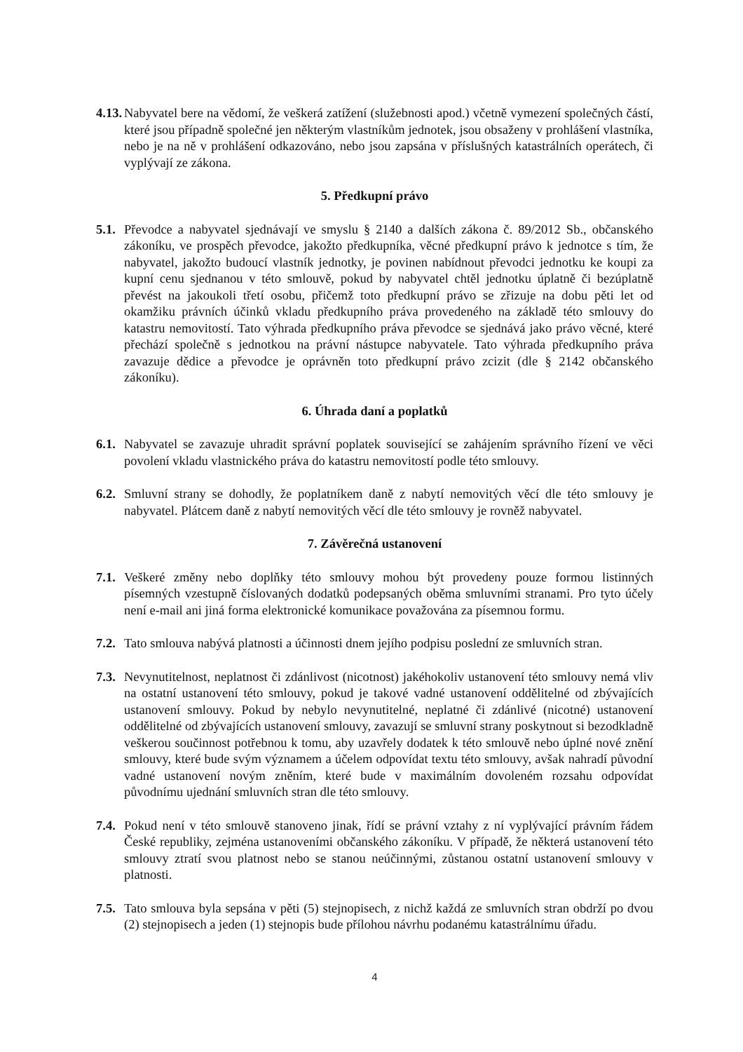4.13.
Nabyvatel bere na vědomí, že veškerá zatížení (služebnosti apod.) včetně vymezení společných částí, které jsou případně společné jen některým vlastníkům jednotek, jsou obsaženy v prohlášení vlastníka, nebo je na ně v prohlášení odkazováno, nebo jsou zapsána v příslušných katastrálních operátech, či vyplývají ze zákona.
5. Předkupní právo
5.1.
Převodce a nabyvatel sjednávají ve smyslu § 2140 a dalších zákona č. 89/2012 Sb., občanského zákoníku, ve prospěch převodce, jakožto předkupníka, věcné předkupní právo k jednotce s tím, že nabyvatel, jakožto budoucí vlastník jednotky, je povinen nabídnout převodci jednotku ke koupi za kupní cenu sjednanou v této smlouvě, pokud by nabyvatel chtěl jednotku úplatně či bezúplatně převést na jakoukoli třetí osobu, přičemž toto předkupní právo se zřizuje na dobu pěti let od okamžiku právních účinků vkladu předkupního práva provedeného na základě této smlouvy do katastru nemovitostí. Tato výhrada předkupního práva převodce se sjednává jako právo věcné, které přechází společně s jednotkou na právní nástupce nabyvatele. Tato výhrada předkupního práva zavazuje dědice a převodce je oprávněn toto předkupní právo zcizit (dle § 2142 občanského zákoníku).
6. Úhrada daní a poplatků
6.1.
Nabyvatel se zavazuje uhradit správní poplatek související se zahájením správního řízení ve věci povolení vkladu vlastnického práva do katastru nemovitostí podle této smlouvy.
6.2.
Smluvní strany se dohodly, že poplatníkem daně z nabytí nemovitých věcí dle této smlouvy je nabyvatel. Plátcem daně z nabytí nemovitých věcí dle této smlouvy je rovněž nabyvatel.
7. Závěrečná ustanovení
7.1.
Veškeré změny nebo doplňky této smlouvy mohou být provedeny pouze formou listinných písemných vzestupně číslovaných dodatků podepsaných oběma smluvními stranami. Pro tyto účely není e-mail ani jiná forma elektronické komunikace považována za písemnou formu.
7.2.
Tato smlouva nabývá platnosti a účinnosti dnem jejího podpisu poslední ze smluvních stran.
7.3.
Nevynutitelnost, neplatnost či zdánlivost (nicotnost) jakéhokoliv ustanovení této smlouvy nemá vliv na ostatní ustanovení této smlouvy, pokud je takové vadné ustanovení oddělitelné od zbývajících ustanovení smlouvy. Pokud by nebylo nevynutitelné, neplatné či zdánlivé (nicotné) ustanovení oddělitelné od zbývajících ustanovení smlouvy, zavazují se smluvní strany poskytnout si bezodkladně veškerou součinnost potřebnou k tomu, aby uzavřely dodatek k této smlouvě nebo úplné nové znění smlouvy, které bude svým významem a účelem odpovídat textu této smlouvy, avšak nahradí původní vadné ustanovení novým zněním, které bude v maximálním dovoleném rozsahu odpovídat původnímu ujednání smluvních stran dle této smlouvy.
7.4.
Pokud není v této smlouvě stanoveno jinak, řídí se právní vztahy z ní vyplývající právním řádem České republiky, zejména ustanoveními občanského zákoníku. V případě, že některá ustanovení této smlouvy ztratí svou platnost nebo se stanou neúčinnými, zůstanou ostatní ustanovení smlouvy v platnosti.
7.5.
Tato smlouva byla sepsána v pěti (5) stejnopisech, z nichž každá ze smluvních stran obdrží po dvou (2) stejnopisech a jeden (1) stejnopis bude přílohou návrhu podanému katastrálnímu úřadu.
4